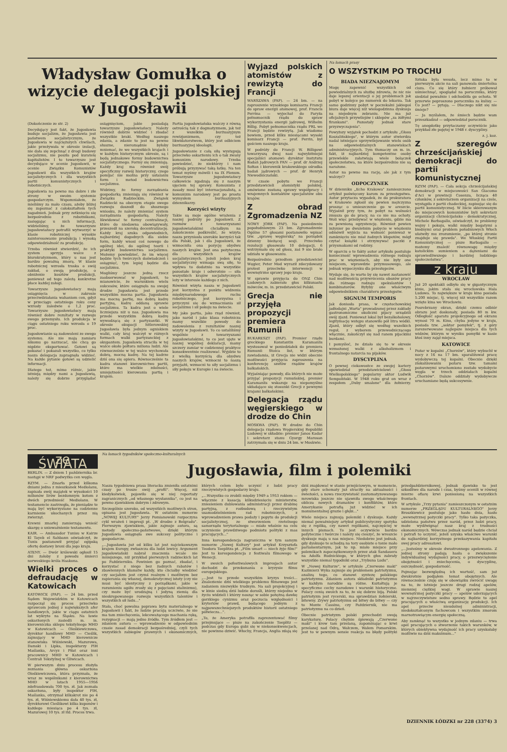Władysław Gomułka o wizycie delegacji polskiej w Jugosławii
(Dokończenie ze str. 2)
Decydujący jest fakt, że Jugosławia buduje socjalizm, że Jugosławia jest państwem socjalistycznym, że Jugosławia w najcięższych chwilach, jakie przeżywała w okresie izolacji, nie dała się zepchnąć z drogi budowy socjalizmu, nie poszła pod kuratelę kapitalistów. I to towarzysze jest decydujące w ocenie Jugosławii, w ocenie Związku Komunistów Jugosławii dla wszystkich krajów socjalistycznych i dla wszystkich partii komunistycznych i robotniczych.
Jugosławia na pewno ma dobre i złe strony w swoim systemie gospodarczym. Wspomniałem, że mieliśmy za mało czasu, ażeby bliżej się zapoznać z całokształtem tych zagadnień. Jednak przy zetknięciu się bezpośrednio z robotnikami, zasięgając u nich informacji, widzieliśmy, że towarzysze jugosłowiańscy potrafili wytworzyć w klasie robotniczej wysokie zainteresowanie produkcją i wysoką odpowiedzialność za produkcję.
Trzeba również stwierdzić, że ich system sprzyja walce z biurokratyzmem, który u nas jest bardzo poważną zmorą. W klasie robotniczej wzrosła troska o swój zakład, o swoją produkcję, o obniżenie kosztów produkcji, ponieważ od tego zależą konkretne płace każdej załogi.
Towarzysze jugosłowiańscy mają osiągnięcia w zakresie przeciwdziałania wahaniom cen, gdyż w przeciągu ostatniego roku ceny wzrosły zaledwie o 1,2 proc. Towarzysze jugosłowiańscy mają również dobre rezultaty w rozwoju swego przemysłu. Ich produkcja w ciągu ostatniego roku wzrosła o 19 proc.
Jugosłowianie są zadowoleni ze swego systemu. Ale nie mają zamiaru nikomu go narzucać, nie chcą go nigdzie eksportować. Gotowi są pokazać i pokazali wszystko, co tylko nasza delegacja zapragnęła widzieć. Na każde pytanie gotowi są udzielić informacji.
Dlatego też, mimo różnic, jakie istnieją między nami a Jugosławią, należy się dobrze przyglądać osiągnięciom, jakie posiadają towarzysze jugosłowiańscy. Należy również dobrze widzieć i zbadać wszystkie braki. Według naszego zdania, a zdanie to jest na pewno słuszne, nierozsądnie byłoby mniemać, że we wszystkich krajach i w każdym historycznym okresie, są i będą jednakowe formy budownictwa socjalistycznego. Formy się zmieniają. Każdy kraj ma również swój specyficzny rozwój historyczny, czego pomijać nie można przy ustalaniu form i metod budownictwa socjalizmu.
Widzimy, że formy zarządzania gospodarką zmieniają się również w Związku Radzieckim. Związek Radziecki na obecnym etapie swego rozwoju doszedł do słusznego wniosku, że należy zmieniać system zarządzania gospodarką. Należy likwidować te formy centralizacji, które do niedawna obowiązywały, przeszedł na szeroką decentralizację. Każdy kraj szuka odpowiednich, najbardziej dogodnych dla siebie form, każdy wnosi coś nowego do ogólnej idei, do ogólnej teorii i praktyki budownictwa socjalizmu. Możemy powiedzieć, że im więcej będzie tych twórczych doświadczeń i osiągnięć, tym lepiej będzie dla socjalizmu.
Mogliśmy jeszcze jedną rzecz zaobserwować w Jugosławii, to mianowicie, że warunkiem wielu sukcesów, które osiągnęła na swojej drodze Jugosławia jest przede wszystkim mocna partia. Jugosławia ma mocną partię, ma dobrą kadrę partyjną, kadrę oddaną sprawie socjalizmu. Ta kadra jest o wiele liczniejsza niż u nas. Jugosławia ma przede wszystkim dobrą kadrę wywodzącą się z partyzantki. W okresie okupacji hitlerowskiej Jugosławia była jednym ogniskiem walki, cały kraj walczył w różnych formach walki partyzanckiej z okupantem. Jugosławia straciła w tej walce około półtora miliona ludzi. Ale równocześnie w tej walce wychowała dobrą, mocną kadrę. Na tej kadrze dziś ona się opiera. Równocześnie ta kadra stanowi kierownictwo partii, które ma wielkie zdolności, umiejętności kierowania partią i krajem.
Partia jugosłowiańska walczy z równą ostrością tak z dogmatyzmem, jak też z wszelkim burżuazyjnym rewizjonizmem, czy też likwidatorstwem, który jest odbiciem burżuazyjnej ideologii.
Jugosłowianie z całą siłą występują przeciwko oskarżeniu ich o tak zwany komunizm narodowy. Trzeba powiedzieć, że niektórzy i nam próbują przyzywać taką łatkę. Na ten temat myśmy mówili i na IX Plenum. Towarzysze jugosłowiańscy całkowicie zgadzają się z naszym ujęciem tej sprawy. Komunista z zasady musi być internacjonalistą, a komunizm narodowy jest po prostu wymysłem burżuazyjnych dziennikarzy.
Korzyści wizyty
Takie są moje ogólne wrażenia z naszej podróży po Jugosławii. Z rozmów z towarzyszami jugosłowiańskimi chciałbym na zakończenie podkreślić, że wizyta nasza przyniosła szerokie korzyści tak dla Polski, jak i dla Jugosławii, że wzmocniła ona pozycję obydwu naszych krajów. Jest ona pożyteczna dla wszystkich krajów socjalistycznych. Jeżeli jeden kraj socjalistyczny wzmaga swą siłę, to wpływa to dodatnio na wszystkie pozostałe kraje i odwrotnie — siła wszystkich krajów socjalistycznych leży w interesie każdego z nich.
Również wizyta nasza w Jugosławii jest korzystna z punktu widzenia międzynarodowego ruchu robotniczego, jest korzystna i przyczyni się do wzmacniania sił socjalizmu i sił pokoju na świecie.
My jako partia, jako rząd również, jako naród i jako klasa robotnicza mamy wszelkie powody do zadowolenia z rezultatów naszej wizyty w Jugosławii. To co ustaliliśmy wspólnie z towarzyszami jugosłowiańskimi, to co jest ujęte w naszej wspólnej deklaracji, mamy szczery zamiar w codziennej praktyce konsekwentnie realizować. Wyjdzie to z wielką korzyścią dla obydwu naszych krajów, wzmocni to naszą przyjaźń, wzmocni to siły socjalizmu i siły pokoju w Europie i na świecie.
Wyjazd polskich atomistów z rewizytą do Francji
WARSZAWA (PAP). — 24 bm. — na zaproszenie wysokiego komisarza Francji do spraw energii atomowej, prof. Francis Perrina — wyjechał do Paryża pełnomocnik rządu do spraw wykorzystania energii jądrowej, Wilhelm Billig. Pobyt pełnomocnika rządu PRL we Francji będzie rewizytą. Jak wiadomo bowiem, przed kilku miesiącami wysoki komisarz Francji — prof. Perrin, był gościem naszego kraju.
W podróży do Francji W. Billigowi towarzyszą dwaj nasi najwybitniejsi specjaliści atomowi: dyrektor Instytutu Badań Jądrowych PAN — prof. dr Andrzej Sołtan i kierownik krakowskiego ośrodka badań jądrowych — prof. dr Henryk Niewodniczański.
W czasie pobytu we Francji przedstawicieli atomistyki polskiej, omówione zostaną sprawy współpracy i wzajemnych kontaktów specjalistów obu krajów.
Z obrad Zgromadzenia NZ
NOWY JORK (PAP). Na posiedzeniu popołudniowym 23 bm. Zgromadzenie Ogólne 57 głosami postanowiło wpisać tzw. „sprawę węgierską" na porządek dzienny bieżącej sesji. Przeciwko rezolucji głosowało 10 delegacji, 6 wstrzymało się od głosu, zaś 9 nie brało udziału w głosowaniu.
Bezpośrednio przedtem przedstawiciel Węgier, Peter Mod wyraził zdecydowany protest przeciwko interwencji w wewnętrzne sprawy jego kraju.
W sprawie przyjęcia do ONZ Chin Ludowych zabierało głos kilkunastu mówców, m. in. przedstawiciel Polski.
Grecja nie przyjęła propozycji premiera Rumunii
BUKARESZT (PAP). Premier rządu greckiego Konstantin Karamanlis wystosował w poniedziałek do premiera Rumunii Stoica list, w którym zawiadamia, iż Grecja nie widzi obecnie możliwości przyjęcia zaproszenia na konferencję szefów rządów krajów bałkańskich.
Wyjaśniając powody, dla których nie może przyjąć propozycji rumuńskiej, premier Karamanlis wskazuje na niepomyślne układające się stosunki Grecji z pewnymi krajami bałkańskimi.
Delegacja rządu węgierskiego w drodze do Chin
MOSKWA (PAP). W drodze do Chin delegacja rządowa Węgierskiej Republiki Ludowej w składzie: premier Janos Kadar i sekretarz stanu Gyorgy Marosan zatrzymała się w dniu 24 bm. w Moskwie.
Na łamach prasy
O WSZYSTKIM PO TROCHU
BIADA NIEZNAJOMYM
Mogę zapewnić wszystkich od powiedzialnych za służbę zdrowia, że nic nie daje lepszej orientacji o jej problemach jak pobyt w kolejce po numerek do lekarza. Tak samo godzinny pobyt w poczekalni jakiegoś biura daje więcej niż wielogodzinna dyskusja na niejednym zebraniu. Nie ma już oficjalnych przywilejów i sklepów „za żółtymi firankami". Pozostały jednak stare przyzwyczajenia".
Powyższy wyjątek pochodzi z artykułu „Głosu Koszalińskiego", w którym autor stwierdza nadal istniejące uprzywilejowanie wielu osób na odpowiedzialnych stanowiskach administracyjnych. Tym tłumaczy on m. in. fakt, iż najbardziej kompetentne osoby przewlekle załatwiają wiele bolączek społeczeństwa, na które bezpośrednio nie są narażone.
Autor na pewno ma rację, ale jak z tym walczyć?
ODPOCZYNEK
W dzienniku „Echo Krakowa" zamieszczono artykuł poświęcony karom za przestępstwa. Autor przytacza wypadek, że do prokuratora w Krakowie zgłosił się pewien mężczyzna prosząc o umieszczenie go w areszcie. Wyjaśnił przy tym, że pobyt na wolności zmusza go do pracy, na co nie ma ochoty. Woli więc przebywać w więzieniu, gdzie ma za pewnioną egzystencję. Również pewien inżynier po dwuletnim pobycie w więzieniu odmówił wyjścia na wolność ponieważ w zamknięciu nie miał żadnych kłopotów, mógł czytać książki i otrzymywać paczki z przysmakami od rodziny.
W oparciu o te fakty autor artykułu postuluje konieczność wprowadzenia różnego rodzaju prac w więzieniach, aby nie były one miejscem, wprawdzie przymusowego, ale jednak wypoczynku dla przestępców.
Wydaje się, że warto by się nawet zastanowić nad możliwością przywrócenia obozów pracy dla różnego rodzaju spekulantów i kombinatorów. Byłyby one właściwym odpowiednikiem charakteru przestępstw.
SIGNUM TEMPORIS
Jak doniosła prasa, w częstochowskiej jadłodajni „Warta" prowadzonej przez zakłady gastronomiczne okoliczni pijacy urządzili swój zjazd. Ponieważ lokal był bezalkoholowy, legitymację wstępu stanowiło pół litra wódki. Zjazd, który odbył się według wszelkich reguł, z wyborem przewodniczącego włącznie, zakończył się nad ranem pijackimi burdami.
I pomyśleć, że działo się to w okresie wzmożonej walki z alkoholizmem i frontalnego natarcia na pijaków.
DYSCYPLINA
O pewnej ciekawostce ze swojej kariery opowiedział przedstawicielowi „Głosu Wielkopolskiego" popularny aktor Ludwik Sempoliński. W 1948 roku grał on wraz z zespołem „Duby smalone" dla żołnierzy. Sztuka była wesoła, lecz mimo to w pierwszym akcie na sali panowała śmiertelna cisza. Co się który żołnierz próbował uśmiechnąć, spoglądał na porucznika, który siedział poważnie i odchodziła go ochota. W przerwie poproszono porucznika za kulisy. — Co jest? — pytają. — Dlaczego nikt się nie śmieje?
— Ja myślałem, że śmiech będzie wam przeszkadzał — odpowiedział porucznik.
Tę anegdotkę przytaczamy oczywiście jako przykład złe pojętej w 1948 r. dyscypliny.
z. j. koz.
Z szeregów chrześcijańskiej demokracji do partii komunistycznej
RZYM (PAP). — Cała sekcja chrześcijańskiej demokracji w miejscowości San Giacomo d'Aci w prowincji Cosenza, licząca 40 członków, z sekretarzem organizacji na czele, wystąpiła z partii chadeckiej, zapisując się do partii komunistycznej. W liście skierowanym do miejscowych komunistów byli sekretarz organizacji chrześcijańsko - demokratycznej, Michele Barbagallo, oświadczył, że problemy wojny i pokoju, walki między bogatymi a biednymi oraz problem południowych Włoch ułatwiły mu zrozumienie, „po której stronie znajduje się prawda". We Włoskiej Partii Komunistycznej — pisze Barbagallo — możemy znaleźć równowagę między katolickim sumieniem a dążeniami do sprawiedliwszego i bardziej ludzkiego społeczeństwa".
z kraju
WROCŁAW
Już 20 spektakli odbyło się w gigantycznym kinie, jakim stała się wrocławska Hala Ludowa. To największe w kraju kino posiada 5.200 miejsc, tj. więcej niż wszystkie razem wzięte kina we Wrocławiu.
Posrebrzany ekran, dzięki czemu odbiór obrazu jest doskonały, posiada 80 m kw. Odległość aparatu projekcyjnego od ekranu wynosi 70 m. Kino, chyba jedyne w kraju, posiada tzw. „sektor pomyłek", tj. z góry zarezerwowane najlepsze miejsca dla tych widzów, którym w wyniku pomyłki w kasie ktoś inny zajął miejsca.
KATOWICE
Pożar w kopalni „Chorzów", który wybuchł w nocy z 16 na 17 bm. sparaliżował pracę wydobywczą tej kopalni. Obecnie dzięki zlokalizowaniu pożaru tzw. tamami pożarowymi uruchomiono zostało wydobycie węgla w trzech oddziałach kopalni „Chorzów". Dalsze oddziały wydobywcze uruchamiane będą sukcesywnie.
ze ŚWIATA
BERLIN. — Z dniem 1 października br. nastąpi w NRF podwyżka cen węgla.
RZYM. — Zmarła przed kilkoma dniami jedna z mieszkanek Mediolanu, zapisała swój majątek w wysokości 10 milionów lirów bezdomnym kotom z dwóch przedmieść Mediolanu. W testamencie zastrzegła, że pieniądze te mają być wykorzystane na codzienne karmienie ukochanych przez nią zwierząt.
Krewni zmarłej zamierzają wnieść skargę o unieważnienie testamentu.
KAIR. — Ambasador Tunisu w Kairze El Tayeb el Sahbann oświadczył, że Tunis postanowił przyjąć egipską ofertę dostawy broni dla jego kraju.
ATENY. — Dwór królewski ogłosił 15 dni żałoby z powodu śmierci norweskiego króla Haakona.
Wielki proces o defraudację w Katowicach
KATOWICE (PAP). — 24 bm. przed Sądem Wojewódzkim w Katowicach rozpoczął się proces przeciwko sprawcom jednej z największych afer handlowych, jakie w ciągu ostatnich lat wykryto na Śląsku. Na ławie oskarżonych zasiedli m. in. kierowniczka sklepu tekstylnego MHD w Katowicach — Oleśkiewiczowa, dyrektor handlowy MHD — Cieślik, zajmujący w MHD kierownicze stanowiska Wiśniewski, Mazurowa, Damski i Lipka, inspektorzy PIH Maślanka, Arcyz i Piłat oraz inni pracownicy MHD w Katowicach i Centrali Tekstylnej w Gliwicach.
W pierwszym dniu procesu złożyła zeznania główna oskarżona Oleśkiewiczowa, która przyznała, że wraz ze wspólnikami z kierownictwa MHD w latach 1955—1956 zdefraudowała 700 tys. zł. Jak zeznała oskarżona, były inspektor PIH, Maślanka, otrzymał kilkakrot nie po 4 tys. zł, Wiśniewskiemu dała 40 tys. zł, dyrektorowi Cieślikowi kilka kuponów i każdego miesiąca po 4 tys. zł, Mazurowej 10 tys. zł itd. Proces trwa.
Na łamach tygodników społeczno-kulturalnych
Jugosławia, film i polemiki
Nasza tygodniowa prasa literacka zmieniła ostatnimi czasy po trosze swój „profil". Więcej, niż kiedykolwiek, pojawiło się w niej reportaży zagranicznych „od własnego wysłannika", co jest na pewno zjawiskiem dobrym i zdrowym.
Szczególnie szeroko, od wszystkich możliwych stron, opisana jest Jugosławia. W ostatnim numerze „NOWEJ KULTURY" Jerzy Pomianowski rozpoczyna cykl wrażeń i impresji pt. „W drodze z Belgradu". Pierwszym zjawiskiem, jakie zajmuje autora, są metody społeczno-państwowe, dzięki którym Jugosławia osiągnęła swe sukcesy polityczne i gospodarcze.
„...Jugosławia już od kilku lat jest najciekawszym krajem Europy, zwłaszcza dla ludzi lewicy. Argument jugosłowiański nabrał znaczenia wcale nie mniejszego, niż przykład pierwszych radzieckich lat po Październiku. Powinien go poznać, zbadać, i korzystać z niego bez żadnych rabatów i zbawiennych kłamstw każdy, kto chciałby wiedzieć czy socjalizm jest czymś realnym i możliwym bez zapierania się własnej, demokratycznej istoty (czy nie musi być identyczny z porządkami, jakie w rozumieniu ogółu zrosły się z pojęciami stalinizmu), czy może być urodzajną i jedyną ziemią dla nieskrępowanego rozwoju wszystkich talentów i wszystkich sił ludu..."
Stała, choć powolna poprawa bytu materialnego w Jugosławii i fakt, że ludzie pracują uczciwie, że nie ma tam zniechęcenia, lekceważącego machania ręką, rezygnacji — mają jedno źródło. Tym źródłem jest — zdaniem autora — wprowadzenie w odpowiednim czasie zasad demokracji bezpośredniej, czyli tych wszystkich zabiegów prawnych i ekonomicznych, których celem było uczynić z ludzi pracy rzeczywistych gospodarzy kraju.
„...Wszystko co zrobili między 1949 a 1953 rokiem — włącznie z kasacją kilkudziesięciu ministerstw, zniesieniem dublowania administracji przez drabinę partyjną, z rozbudową i rzeczywistym usamodzielnieniem rad robotniczych, z wprowadzeniem prawa podaży i popytu do produkcji socjalistycznej, ze stworzeniem rzetelnego samorządu terytorialnego — miało właśnie na celu uczynienie prawdziwego podmiotu polityki z mas pracujących..."
Inna korespondencja zagraniczna w tym samym numerze „Nowej Kultury" jest artykuł Krzysztofa Teodora Toeplitza pt. „Film umarł — niech żyje film!" Jest to korespondencja z festiwalu filmowego w Wenecji.
W swoich pofestiwalowych impresjach autor dochodzi do przekonania o kryzysie filmu europejskiego.
„...Jest to przede wszystkim kryzys treści... Znalezienie dziś wielkiego problemu filmowego jest zadaniem niezwykle trudnym. Na sali projekcyjnej i w kinie siedzą dziś ludzie dorośli, którzy niejedno w życiu widzieli i którzy nosząc w sobie potężną dawkę gorzkiego cynizmu oraz poczucia względności i kryteriów prawd, będącego jednym z najpowszechniejszych produktów historii ostatniego półwiecza...".
„To, że Ameryka potrafiła zaprezentować filmy przejmujące — pisze na zakończenie Toeplitz — podczas gdy Europa gubi się w niekonsekwencjach, nie powinno dziwić. Włochy, Francja, Anglia zdają się dziś znajdować w stanie przejściowym, w momencie, gdy stare schematy już straciły na aktualności i świeżości, a nowa rzeczywistość zautomatyzowanego mrowiska jeszcze nie ujawniła swego właściwego oblicza nowych dramatów i konfliktów, które Amerykanie potrafią już widzieć w ich monumentalnej grozie i głębi..."
Wiele miejsca zajmują polemiki i dyskusje. Każdy niemal poważniejszy artykuł publicystyczny spotyka się z repliką, czy nawet replikami, najczęściej w innych pismach. To jest oczywiście bardzo pożyteczne i twórcze i należy się cieszyć, że wreszcie dyskusje mają u nas miejsce. Niedobrze jest jednak, gdy dyskusje te schodzą na tory osobiste o tonie mało parlamentarnym, jak to np. miało miejsce przy polemikach zapoczątkowanych przez atak Sandauera na Adolfa Rudnickiego, w których głos zabrały wszystkie niemal tygodniki oraz „Trybuna Ludu".
W „Nowej Kulturze", w artykule „Czerwone maki" Kazimierz Wyka zajmuje się problemem patriotyzmu, analizą tego, co stanowi syntezę polskiego patriotyzmu. Zdaniem autora składniki patriotyzmu w każdym narodzie są różne. Kształtują je specyficzne cechy narodowe i warunki historyczne. Polacy cenią swoich za to, że się dobrze biją. Polski patriotyzm jest rycerski, ma sprawdzian żołnierski, bitewny. Zrywy patriotyzmu od bitwy do bitwy — czy to Monte Cassino, czy Październik, nie ma patriotyzmu na co dzień.
Obecnie patriotyzm polski przechodzi swoją karykaturę. Polacy chętnie śpiewają „Czerwone maki" i krew tam przelaną, zapominając o krwi przelanej nad Odrą, Wałczem, Wałem Pomorskim. Jest to w pewnym sensie reakcja na błędy polityki przedpaździernikowej, jednak zjawisko to jest szkodliwe dla narodu i czas, byśmy ocenili w równej mierze ofiarę krwi poniesioną na wszystkich frontach.
W artykule „Trzy pytania" zamieszczonym w ostatnim numerze „PRZEGLĄDU KULTURALNEGO" Jerzy Broszkiewicz postuluje jako hasło dnia, hasło „wewnętrznej pożyczki pracy". Tylko taka pożyczka, udzielona państwu przez naród, przez ludzi pracy, może wydźwignąć nasz kraj z trudności ekonomicznych. Wówczas jednak naród będzie chciał i potrafi to uczynić, jeżeli uzyska właściwe warunki do najbardziej korzystnego przekazywania kapitału swej pracy adresatowi.
„...Jesteśmy w okresie dwustronnego apelowania. Z jednej strony padają hasła o zwiększenie indywidualnej wydajności pracy, o przezwyciężenie obojętności i zniechęcenia, o dyscyplinę, oszczędność, gospodarność.
Pojmując bezwzględną ich wartość, sam już dwukrotnie podjąłem temat obojętnych. Ale równocześnie czuję się w obowiązku zwrócić uwagę na to, że istnieje jeszcze drugi rodzaj apelów, niemniej ciężkiej wagi. W sprawie naszej wewnętrznej pożyczki pracy — apelów uderzających w najrzeczywistsze sedno sprawy. Będzie to apel pracujących o właściwą organizację produkcji. Ich apel przeciw nieudolnej administracji, niedokształconym fachowcom i wszystkim zmorom marnotrawiącym energię społeczną.
Aby zamknąć to wszystko w jednym zdaniu — trwa apel pracujących o stworzenie takich warunków, w których obiektywna wydajność ich pracy uzyskałaby możliwie na dziś maksimum..."
DZIENNIK ŁÓDZKI nr 228 (3374) 3